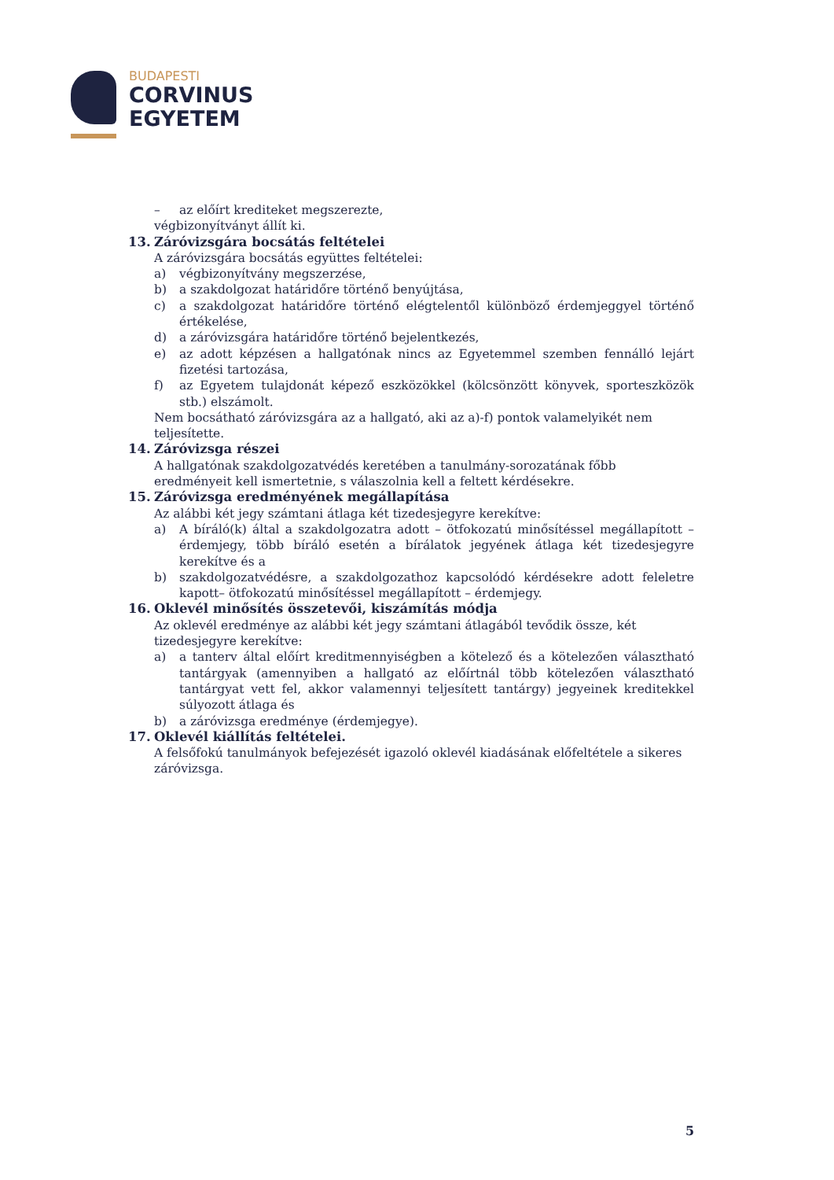BUDAPESTI
CORVINUS
EGYETEM
– az előírt krediteket megszerezte,
végbizonyítványt állít ki.
13. Záróvizsgára bocsátás feltételei
A záróvizsgára bocsátás együttes feltételei:
a) végbizonyítvány megszerzése,
b) a szakdolgozat határidőre történő benyújtása,
c) a szakdolgozat határidőre történő elégtelentől különböző érdemjeggyel történő értékelése,
d) a záróvizsgára határidőre történő bejelentkezés,
e) az adott képzésen a hallgatónak nincs az Egyetemmel szemben fennálló lejárt fizetési tartozása,
f) az Egyetem tulajdonát képező eszközökkel (kölcsönzött könyvek, sporteszközök stb.) elszámolt.
Nem bocsátható záróvizsgára az a hallgató, aki az a)-f) pontok valamelyikét nem teljesítette.
14. Záróvizsga részei
A hallgatónak szakdolgozatvédés keretében a tanulmány-sorozatának főbb eredményeit kell ismertetnie, s válaszolnia kell a feltett kérdésekre.
15. Záróvizsga eredményének megállapítása
Az alábbi két jegy számtani átlaga két tizedesjegyre kerekítve:
a) A bíráló(k) által a szakdolgozatra adott – ötfokozatú minősítéssel megállapított – érdemjegy, több bíráló esetén a bírálatok jegyének átlaga két tizedesjegyre kerekítve és a
b) szakdolgozatvédésre, a szakdolgozathoz kapcsolódó kérdésekre adott feleletre kapott– ötfokozatú minősítéssel megállapított – érdemjegy.
16. Oklevél minősítés összetevői, kiszámítás módja
Az oklevél eredménye az alábbi két jegy számtani átlagából tevődik össze, két tizedesjegyre kerekítve:
a) a tanterv által előírt kreditmennyiségben a kötelező és a kötelezően választható tantárgyak (amennyiben a hallgató az előírtnál több kötelezően választható tantárgyat vett fel, akkor valamennyi teljesített tantárgy) jegyeinek kreditekkel súlyozott átlaga és
b) a záróvizsga eredménye (érdemjegye).
17. Oklevél kiállítás feltételei.
A felsőfokú tanulmányok befejezését igazoló oklevél kiadásának előfeltétele a sikeres záróvizsga.
5